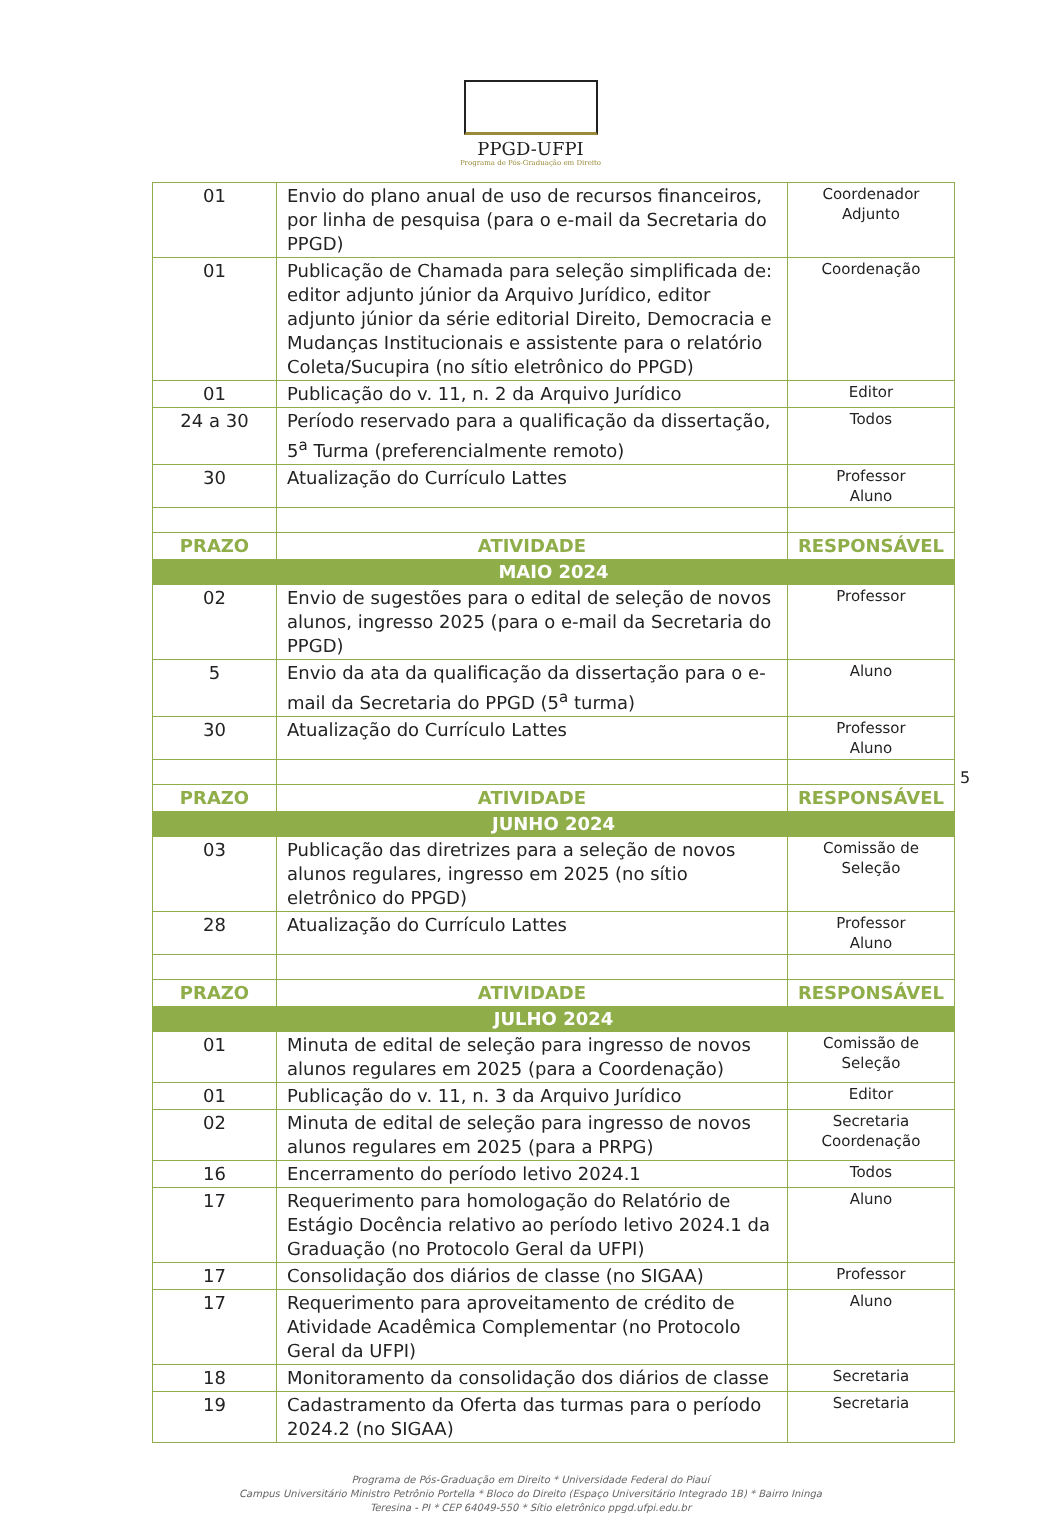PPGD-UFPI
Programa de Pós-Graduação em Direito
| 01 | Envio do plano anual de uso de recursos financeiros, por linha de pesquisa (para o e-mail da Secretaria do PPGD) | Coordenador Adjunto |
| 01 | Publicação de Chamada para seleção simplificada de: editor adjunto júnior da Arquivo Jurídico, editor adjunto júnior da série editorial Direito, Democracia e Mudanças Institucionais e assistente para o relatório Coleta/Sucupira (no sítio eletrônico do PPGD) | Coordenação |
| 01 | Publicação do v. 11, n. 2 da Arquivo Jurídico | Editor |
| 24 a 30 | Período reservado para a qualificação da dissertação, 5<sup>a</sup> Turma (preferencialmente remoto) | Todos |
| 30 | Atualização do Currículo Lattes | Professor Aluno |
| PRAZO | ATIVIDADE | RESPONSÁVEL |
| MAIO 2024 | | |
| 02 | Envio de sugestões para o edital de seleção de novos alunos, ingresso 2025 (para o e-mail da Secretaria do PPGD) | Professor |
| 5 | Envio da ata da qualificação da dissertação para o e-mail da Secretaria do PPGD (5<sup>a</sup> turma) | Aluno |
| 30 | Atualização do Currículo Lattes | Professor Aluno |
| PRAZO | ATIVIDADE | RESPONSÁVEL |
| JUNHO 2024 | | |
| 03 | Publicação das diretrizes para a seleção de novos alunos regulares, ingresso em 2025 (no sítio eletrônico do PPGD) | Comissão de Seleção |
| 28 | Atualização do Currículo Lattes | Professor Aluno |
| PRAZO | ATIVIDADE | RESPONSÁVEL |
| JULHO 2024 | | |
| 01 | Minuta de edital de seleção para ingresso de novos alunos regulares em 2025 (para a Coordenação) | Comissão de Seleção |
| 01 | Publicação do v. 11, n. 3 da Arquivo Jurídico | Editor |
| 02 | Minuta de edital de seleção para ingresso de novos alunos regulares em 2025 (para a PRPG) | Secretaria Coordenação |
| 16 | Encerramento do período letivo 2024.1 | Todos |
| 17 | Requerimento para homologação do Relatório de Estágio Docência relativo ao período letivo 2024.1 da Graduação (no Protocolo Geral da UFPI) | Aluno |
| 17 | Consolidação dos diários de classe (no SIGAA) | Professor |
| 17 | Requerimento para aproveitamento de crédito de Atividade Acadêmica Complementar (no Protocolo Geral da UFPI) | Aluno |
| 18 | Monitoramento da consolidação dos diários de classe | Secretaria |
| 19 | Cadastramento da Oferta das turmas para o período 2024.2 (no SIGAA) | Secretaria |
5
Programa de Pós-Graduação em Direito * Universidade Federal do Piauí
Campus Universitário Ministro Petrônio Portella * Bloco do Direito (Espaço Universitário Integrado 1B) * Bairro Ininga
Teresina - PI * CEP 64049-550 * Sítio eletrônico ppgd.ufpi.edu.br